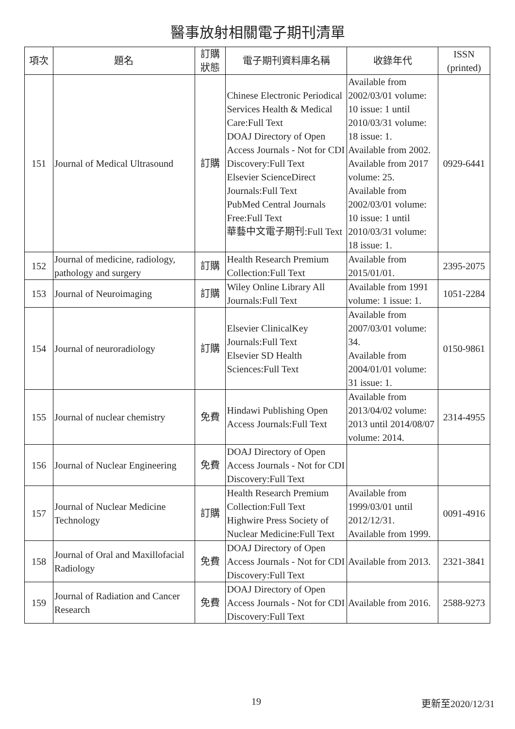醫事放射相關電子期刊清單
| 項次 | 題名 | 訂購 狀態 | 電子期刊資料庫名稱 | 收錄年代 | ISSN (printed) |
| --- | --- | --- | --- | --- | --- |
| 151 | Journal of Medical Ultrasound | 訂購 | Chinese Electronic Periodical Services Health & Medical Care:Full Text DOAJ Directory of Open Access Journals - Not for CDI Discovery:Full Text Elsevier ScienceDirect Journals:Full Text PubMed Central Journals Free:Full Text 華藝中文電子期刊:Full Text | Available from 2002/03/01 volume: 10 issue: 1 until 2010/03/31 volume: 18 issue: 1. Available from 2002. Available from 2017 volume: 25. Available from 2002/03/01 volume: 10 issue: 1 until 2010/03/31 volume: 18 issue: 1. | 0929-6441 |
| 152 | Journal of medicine, radiology, pathology and surgery | 訂購 | Health Research Premium Collection:Full Text | Available from 2015/01/01. | 2395-2075 |
| 153 | Journal of Neuroimaging | 訂購 | Wiley Online Library All Journals:Full Text | Available from 1991 volume: 1 issue: 1. | 1051-2284 |
| 154 | Journal of neuroradiology | 訂購 | Elsevier ClinicalKey Journals:Full Text Elsevier SD Health Sciences:Full Text | Available from 2007/03/01 volume: 34. Available from 2004/01/01 volume: 31 issue: 1. | 0150-9861 |
| 155 | Journal of nuclear chemistry | 免費 | Hindawi Publishing Open Access Journals:Full Text | Available from 2013/04/02 volume: 2013 until 2014/08/07 volume: 2014. | 2314-4955 |
| 156 | Journal of Nuclear Engineering | 免費 | DOAJ Directory of Open Access Journals - Not for CDI Discovery:Full Text | | |
| 157 | Journal of Nuclear Medicine Technology | 訂購 | Health Research Premium Collection:Full Text Highwire Press Society of Nuclear Medicine:Full Text | Available from 1999/03/01 until 2012/12/31. Available from 1999. | 0091-4916 |
| 158 | Journal of Oral and Maxillofacial Radiology | 免費 | DOAJ Directory of Open Access Journals - Not for CDI Discovery:Full Text | Available from 2013. | 2321-3841 |
| 159 | Journal of Radiation and Cancer Research | 免費 | DOAJ Directory of Open Access Journals - Not for CDI Discovery:Full Text | Available from 2016. | 2588-9273 |
19 更新至2020/12/31